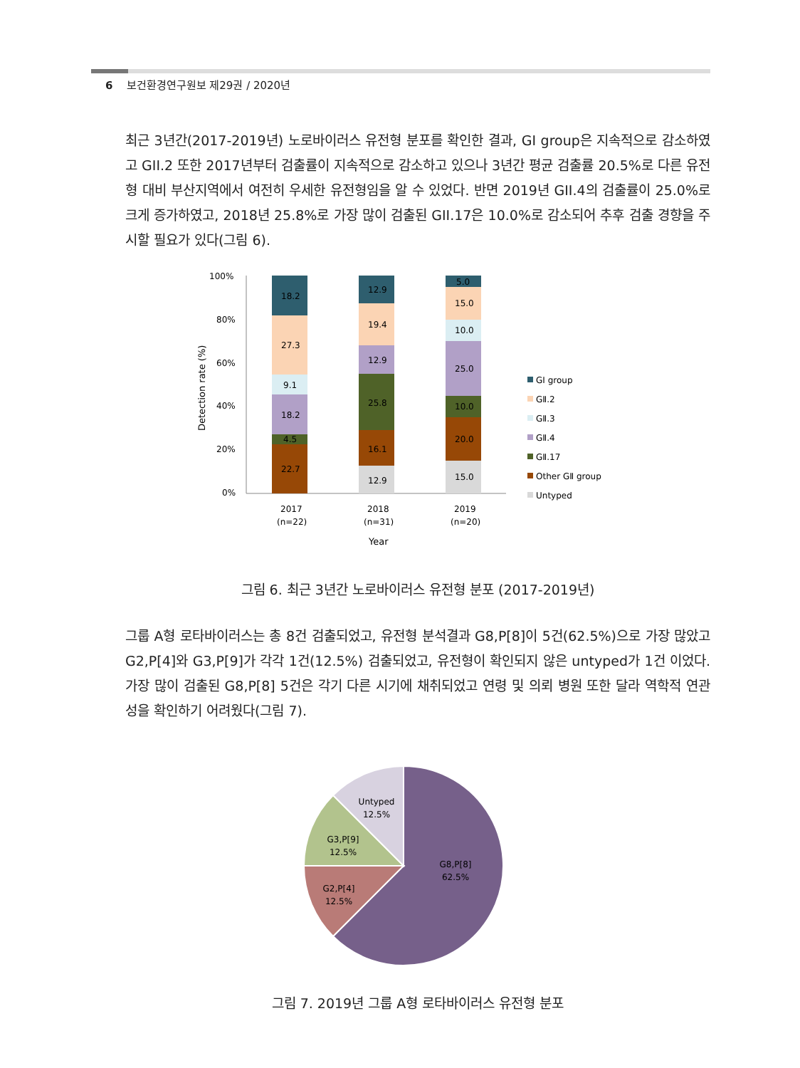6 보건환경연구원보 제29권 / 2020년
최근 3년간(2017-2019년) 노로바이러스 유전형 분포를 확인한 결과, GI group은 지속적으로 감소하였고 GII.2 또한 2017년부터 검출률이 지속적으로 감소하고 있으나 3년간 평균 검출률 20.5%로 다른 유전형 대비 부산지역에서 여전히 우세한 유전형임을 알 수 있었다. 반면 2019년 GII.4의 검출률이 25.0%로 크게 증가하였고, 2018년 25.8%로 가장 많이 검출된 GII.17은 10.0%로 감소되어 추후 검출 경향을 주시할 필요가 있다(그림 6).
100%
80%
60%
40%
20%
0%
Detection rate (%)
18.2
27.3
9.1
18.2
4.5
22.7
12.9
19.4
12.9
25.8
16.1
12.9
5.0
15.0
10.0
25.0
10.0
20.0
15.0
2017
(n=22)
2018
(n=31)
2019
(n=20)
Year
GⅠ group
GⅡ.2
GⅡ.3
GⅡ.4
GⅡ.17
Other GⅡ group
Untyped
그림 6. 최근 3년간 노로바이러스 유전형 분포 (2017-2019년)
그룹 A형 로타바이러스는 총 8건 검출되었고, 유전형 분석결과 G8,P[8]이 5건(62.5%)으로 가장 많았고 G2,P[4]와 G3,P[9]가 각각 1건(12.5%) 검출되었고, 유전형이 확인되지 않은 untyped가 1건 이었다. 가장 많이 검출된 G8,P[8] 5건은 각기 다른 시기에 채취되었고 연령 및 의뢰 병원 또한 달라 역학적 연관성을 확인하기 어려웠다(그림 7).
Untyped
12.5%
G3,P[9]
12.5%
G2,P[4]
12.5%
G8,P[8]
62.5%
그림 7. 2019년 그룹 A형 로타바이러스 유전형 분포